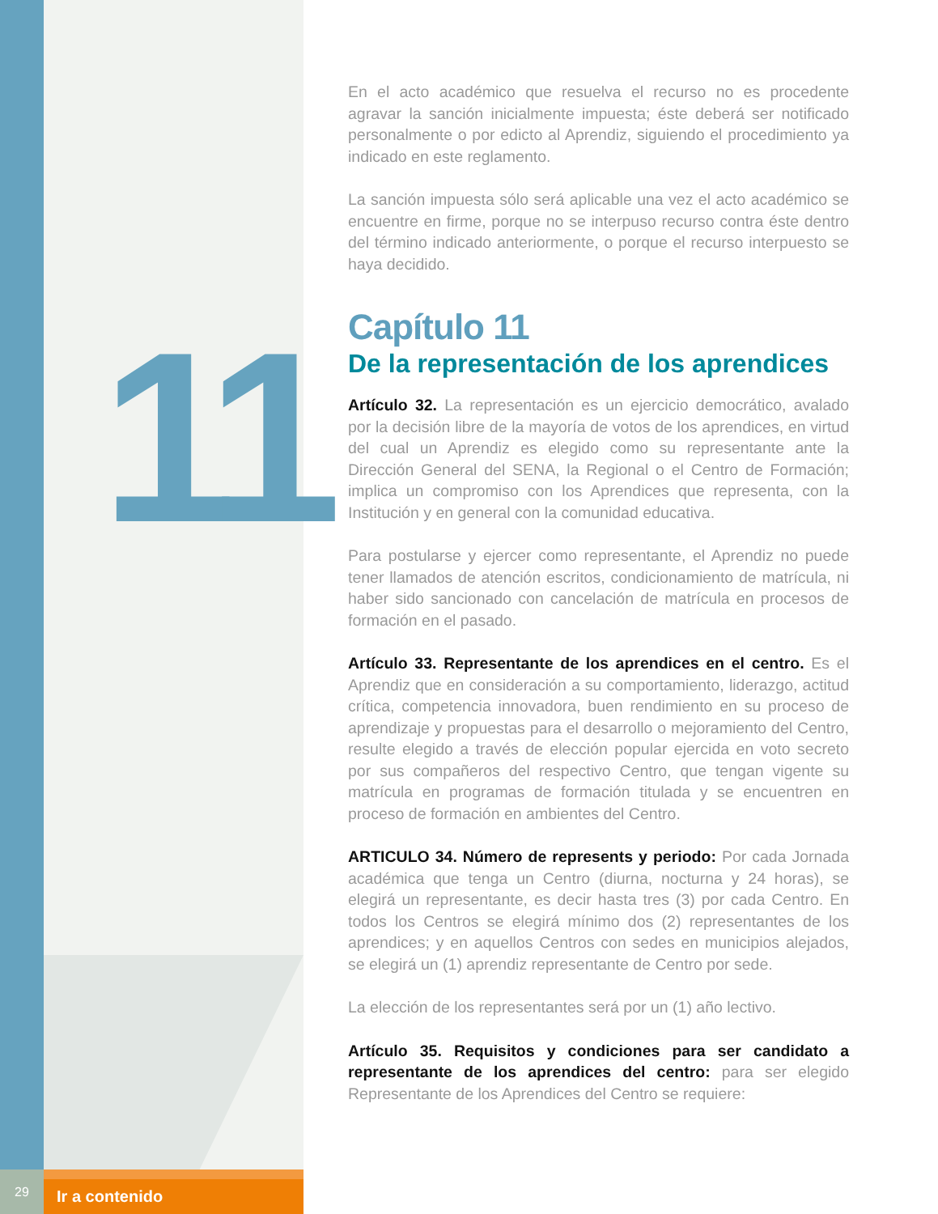11
En el acto académico que resuelva el recurso no es procedente agravar la sanción inicialmente impuesta; éste deberá ser notificado personalmente o por edicto al Aprendiz, siguiendo el procedimiento ya indicado en este reglamento.
La sanción impuesta sólo será aplicable una vez el acto académico se encuentre en firme, porque no se interpuso recurso contra éste dentro del término indicado anteriormente, o porque el recurso interpuesto se haya decidido.
Capítulo 11
De la representación de los aprendices
Artículo 32. La representación es un ejercicio democrático, avalado por la decisión libre de la mayoría de votos de los aprendices, en virtud del cual un Aprendiz es elegido como su representante ante la Dirección General del SENA, la Regional o el Centro de Formación; implica un compromiso con los Aprendices que representa, con la Institución y en general con la comunidad educativa.
Para postularse y ejercer como representante, el Aprendiz no puede tener llamados de atención escritos, condicionamiento de matrícula, ni haber sido sancionado con cancelación de matrícula en procesos de formación en el pasado.
Artículo 33. Representante de los aprendices en el centro. Es el Aprendiz que en consideración a su comportamiento, liderazgo, actitud crítica, competencia innovadora, buen rendimiento en su proceso de aprendizaje y propuestas para el desarrollo o mejoramiento del Centro, resulte elegido a través de elección popular ejercida en voto secreto por sus compañeros del respectivo Centro, que tengan vigente su matrícula en programas de formación titulada y se encuentren en proceso de formación en ambientes del Centro.
ARTICULO 34. Número de represents y periodo: Por cada Jornada académica que tenga un Centro (diurna, nocturna y 24 horas), se elegirá un representante, es decir hasta tres (3) por cada Centro. En todos los Centros se elegirá mínimo dos (2) representantes de los aprendices; y en aquellos Centros con sedes en municipios alejados, se elegirá un (1) aprendiz representante de Centro por sede.
La elección de los representantes será por un (1) año lectivo.
Artículo 35. Requisitos y condiciones para ser candidato a representante de los aprendices del centro: para ser elegido Representante de los Aprendices del Centro se requiere:
29
Ir a contenido